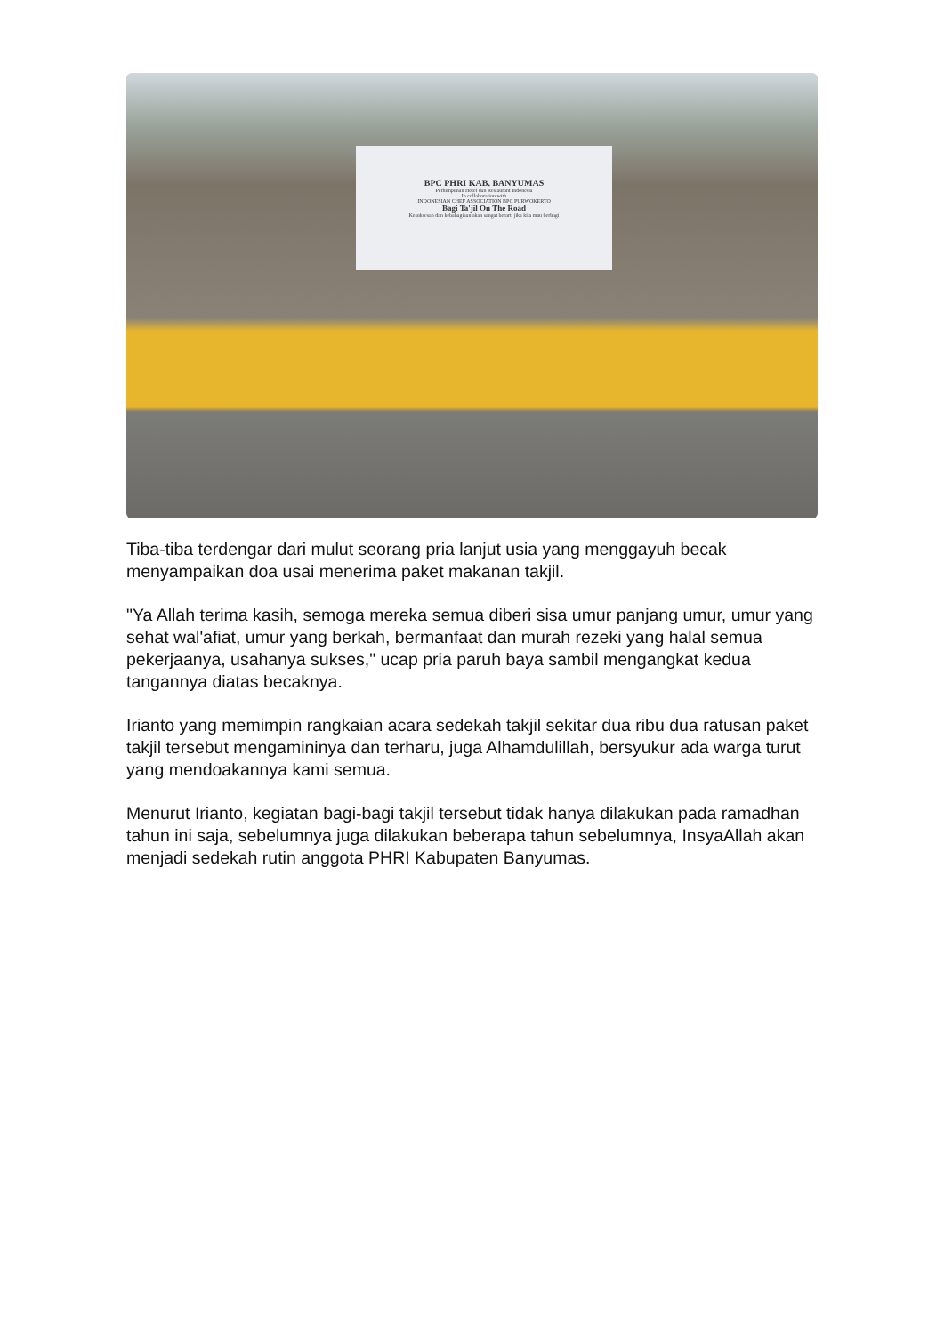BPC PHRI KAB. BANYUMAS
Perhimpunan Hotel dan Restaurant Indonesia
In collaboration with
INDONESIAN CHEF ASSOCIATION BPC PURWOKERTO
Bagi Ta'jil On The Road
Kesuksesan dan kebahagiaan akan sangat berarti jika kita mau berbagi
Tiba-tiba terdengar dari mulut seorang pria lanjut usia yang menggayuh becak menyampaikan doa usai menerima paket makanan takjil.
"Ya Allah terima kasih, semoga mereka semua diberi sisa umur panjang umur, umur yang sehat wal'afiat, umur yang berkah, bermanfaat dan murah rezeki yang halal semua pekerjaanya, usahanya sukses," ucap pria paruh baya sambil mengangkat kedua tangannya diatas becaknya.
Irianto yang memimpin rangkaian acara sedekah takjil sekitar dua ribu dua ratusan paket takjil tersebut mengamininya dan terharu, juga Alhamdulillah, bersyukur ada warga turut yang mendoakannya kami semua.
Menurut Irianto, kegiatan bagi-bagi takjil tersebut tidak hanya dilakukan pada ramadhan tahun ini saja, sebelumnya juga dilakukan beberapa tahun sebelumnya, InsyaAllah akan menjadi sedekah rutin anggota PHRI Kabupaten Banyumas.